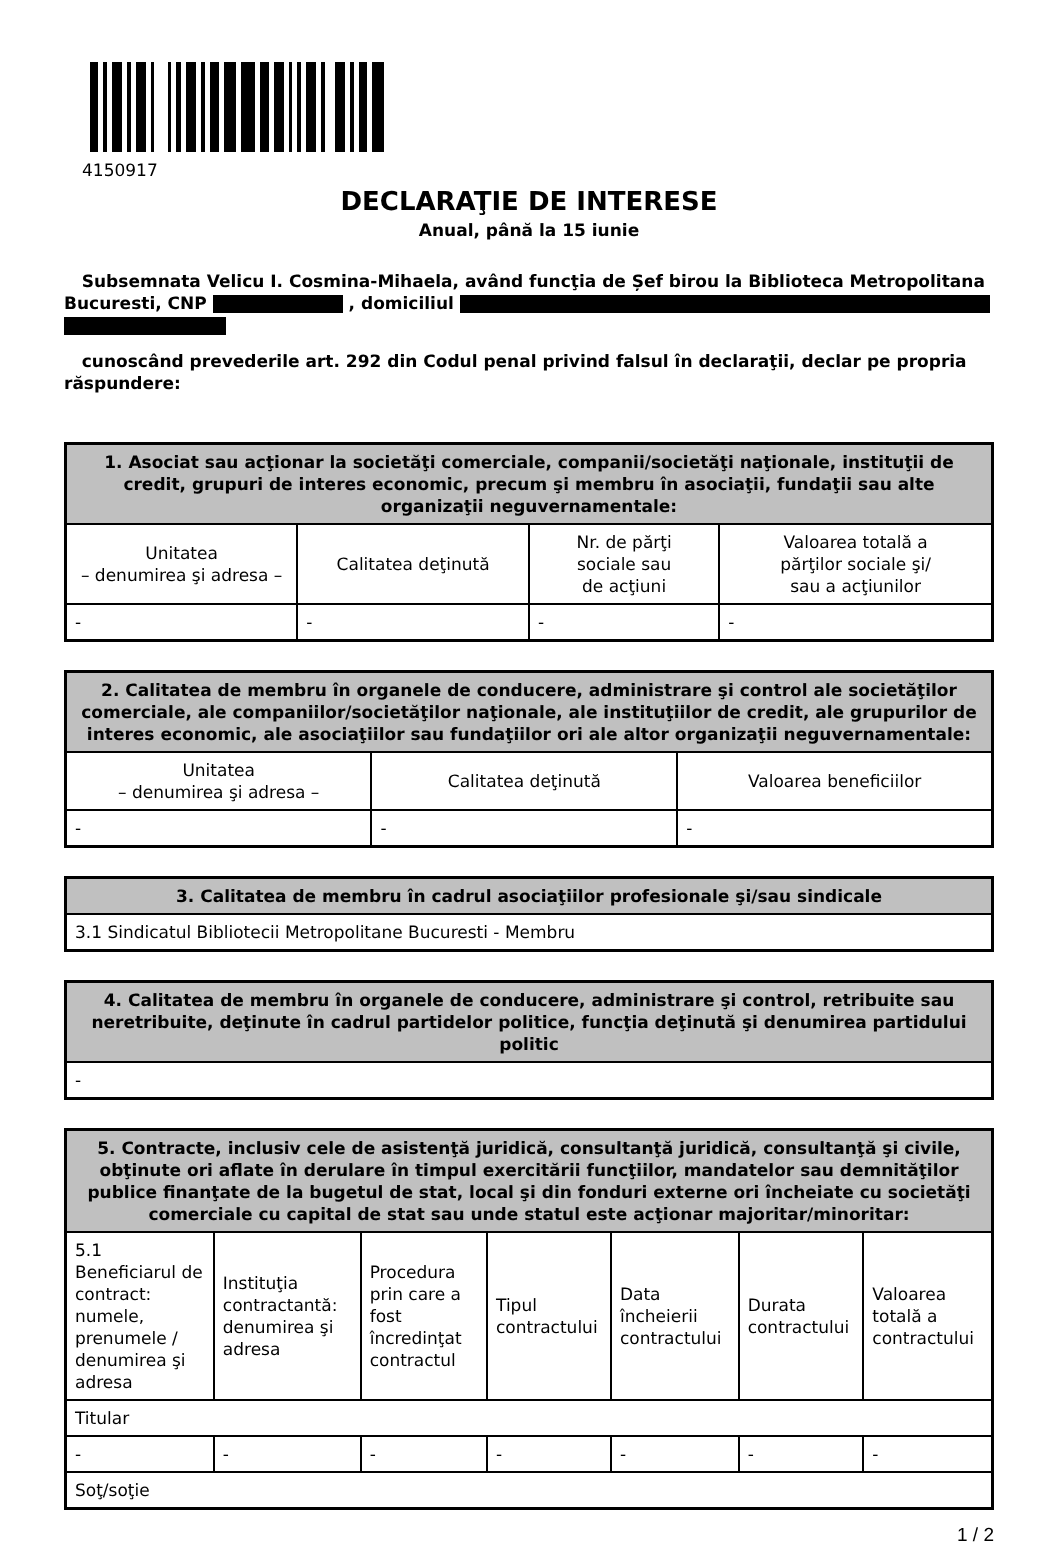4150917
DECLARAŢIE DE INTERESE
Anual, până la 15 iunie
Subsemnata Velicu I. Cosmina-Mihaela, având funcţia de Șef birou la Biblioteca Metropolitana Bucuresti, CNP , domiciliul
cunoscând prevederile art. 292 din Codul penal privind falsul în declaraţii, declar pe propria răspundere:
| 1. Asociat sau acţionar la societăţi comerciale, companii/societăţi naţionale, instituţii de credit, grupuri de interes economic, precum şi membru în asociaţii, fundaţii sau alte organizaţii neguvernamentale: | | | |
| --- | --- | --- | --- |
| Unitatea – denumirea şi adresa – | Calitatea deţinută | Nr. de părţi sociale sau de acţiuni | Valoarea totală a părţilor sociale şi/ sau a acţiunilor |
| - | - | - | - |
| 2. Calitatea de membru în organele de conducere, administrare şi control ale societăţilor comerciale, ale companiilor/societăţilor naţionale, ale instituţiilor de credit, ale grupurilor de interes economic, ale asociaţiilor sau fundaţiilor ori ale altor organizaţii neguvernamentale: | | |
| --- | --- | --- |
| Unitatea – denumirea şi adresa – | Calitatea deţinută | Valoarea beneficiilor |
| - | - | - |
| 3. Calitatea de membru în cadrul asociaţiilor profesionale şi/sau sindicale |
| --- |
| 3.1 Sindicatul Bibliotecii Metropolitane Bucuresti - Membru |
| 4. Calitatea de membru în organele de conducere, administrare şi control, retribuite sau neretribuite, deţinute în cadrul partidelor politice, funcţia deţinută şi denumirea partidului politic |
| --- |
| - |
| 5. Contracte, inclusiv cele de asistenţă juridică, consultanţă juridică, consultanţă şi civile, obţinute ori aflate în derulare în timpul exercitării funcţiilor, mandatelor sau demnităţilor publice finanţate de la bugetul de stat, local şi din fonduri externe ori încheiate cu societăţi comerciale cu capital de stat sau unde statul este acţionar majoritar/minoritar: | | | | | | |
| --- | --- | --- | --- | --- | --- | --- |
| 5.1 Beneficiarul de contract: numele, prenumele / denumirea şi adresa | Instituţia contractantă: denumirea şi adresa | Procedura prin care a fost încredinţat contractul | Tipul contractului | Data încheierii contractului | Durata contractului | Valoarea totală a contractului |
| Titular | | | | | | |
| - | - | - | - | - | - | - |
| Soţ/soţie | | | | | | |
1 / 2